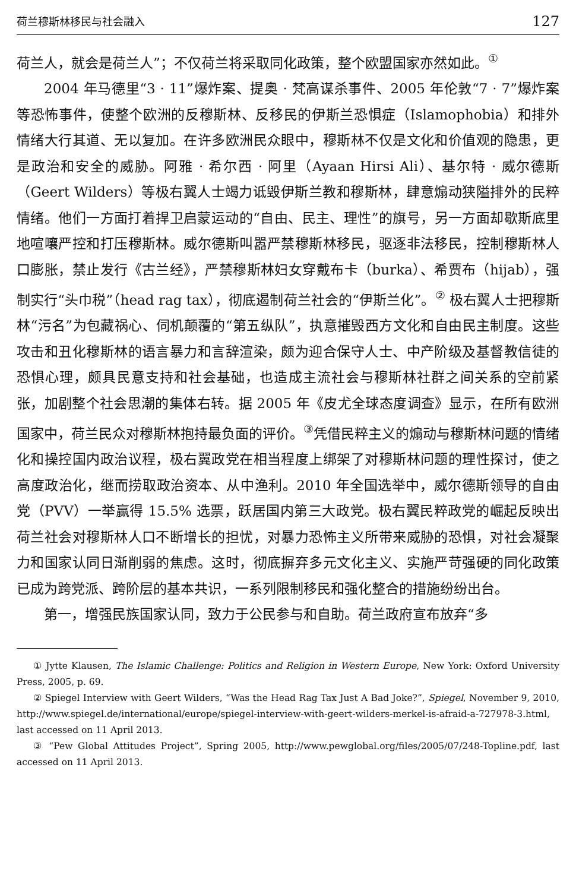荷兰穆斯林移民与社会融入 127
荷兰人，就会是荷兰人”；不仅荷兰将采取同化政策，整个欧盟国家亦然如此。<sup>①</sup>
2004 年马德里“3 · 11”爆炸案、提奥 · 梵高谋杀事件、2005 年伦敦“7 · 7”爆炸案等恐怖事件，使整个欧洲的反穆斯林、反移民的伊斯兰恐惧症（Islamophobia）和排外情绪大行其道、无以复加。在许多欧洲民众眼中，穆斯林不仅是文化和价值观的隐患，更是政治和安全的威胁。阿雅 · 希尔西 · 阿里（Ayaan Hirsi Ali）、基尔特 · 威尔德斯（Geert Wilders）等极右翼人士竭力诋毁伊斯兰教和穆斯林，肆意煽动狭隘排外的民粹情绪。他们一方面打着捍卫启蒙运动的“自由、民主、理性”的旗号，另一方面却歇斯底里地喧嚷严控和打压穆斯林。威尔德斯叫嚣严禁穆斯林移民，驱逐非法移民，控制穆斯林人口膨胀，禁止发行《古兰经》，严禁穆斯林妇女穿戴布卡（burka）、希贾布（hijab），强制实行“头巾税”（head rag tax），彻底遏制荷兰社会的“伊斯兰化”。<sup>②</sup> 极右翼人士把穆斯林“污名”为包藏祸心、伺机颠覆的“第五纵队”，执意摧毁西方文化和自由民主制度。这些攻击和丑化穆斯林的语言暴力和言辞渲染，颇为迎合保守人士、中产阶级及基督教信徒的恐惧心理，颇具民意支持和社会基础，也造成主流社会与穆斯林社群之间关系的空前紧张，加剧整个社会思潮的集体右转。据 2005 年《皮尤全球态度调查》显示，在所有欧洲国家中，荷兰民众对穆斯林抱持最负面的评价。<sup>③</sup>凭借民粹主义的煽动与穆斯林问题的情绪化和操控国内政治议程，极右翼政党在相当程度上绑架了对穆斯林问题的理性探讨，使之高度政治化，继而捞取政治资本、从中渔利。2010 年全国选举中，威尔德斯领导的自由党（PVV）一举赢得 15.5% 选票，跃居国内第三大政党。极右翼民粹政党的崛起反映出荷兰社会对穆斯林人口不断增长的担忧，对暴力恐怖主义所带来威胁的恐惧，对社会凝聚力和国家认同日渐削弱的焦虑。这时，彻底摒弃多元文化主义、实施严苛强硬的同化政策已成为跨党派、跨阶层的基本共识，一系列限制移民和强化整合的措施纷纷出台。
第一，增强民族国家认同，致力于公民参与和自助。荷兰政府宣布放弃“多
① Jytte Klausen, The Islamic Challenge: Politics and Religion in Western Europe, New York: Oxford University Press, 2005, p. 69.
② Spiegel Interview with Geert Wilders, “Was the Head Rag Tax Just A Bad Joke?”, Spiegel, November 9, 2010, http://www.spiegel.de/international/europe/spiegel-interview-with-geert-wilders-merkel-is-afraid-a-727978-3.html, last accessed on 11 April 2013.
③ “Pew Global Attitudes Project”, Spring 2005, http://www.pewglobal.org/files/2005/07/248-Topline.pdf, last accessed on 11 April 2013.